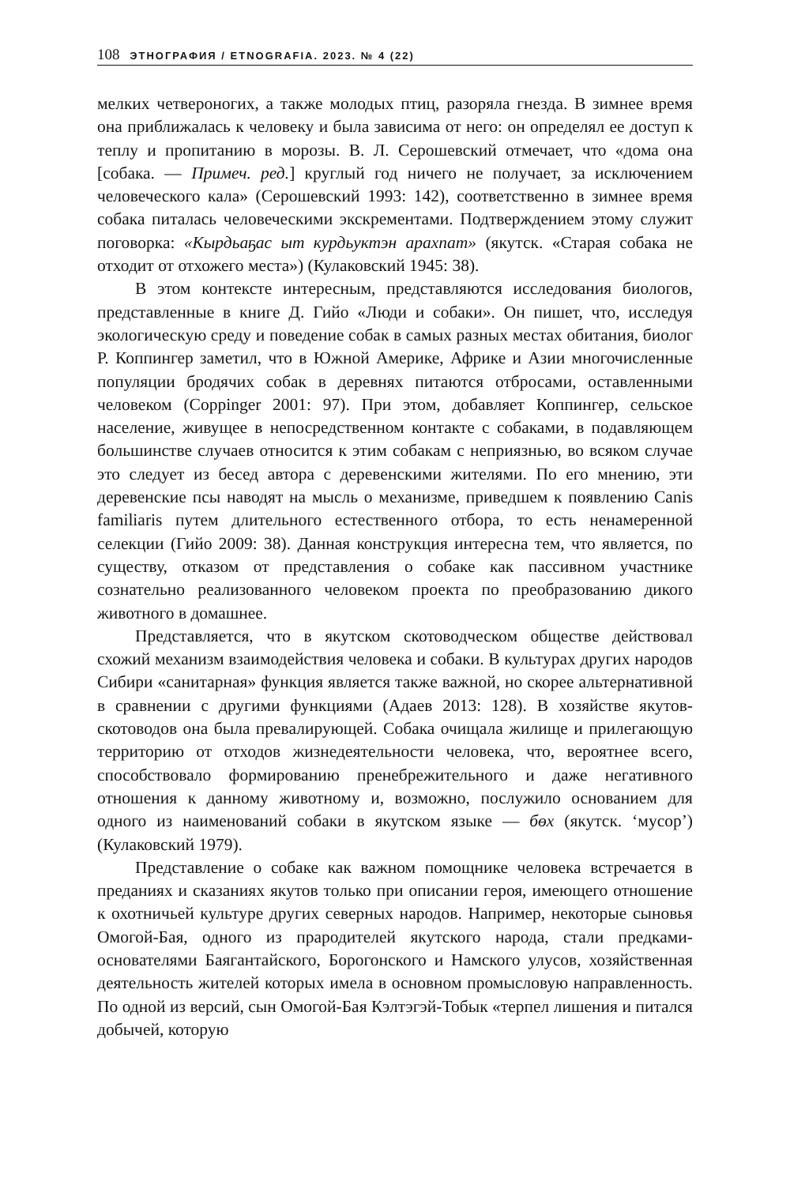108 ЭТНОГРАФИЯ / ETNOGRAFIA. 2023. № 4 (22)
мелких четвероногих, а также молодых птиц, разоряла гнезда. В зимнее время она приближалась к человеку и была зависима от него: он определял ее доступ к теплу и пропитанию в морозы. В. Л. Серошевский отмечает, что «дома она [собака. — Примеч. ред.] круглый год ничего не получает, за исключением человеческого кала» (Серошевский 1993: 142), соответственно в зимнее время собака питалась человеческими экскрементами. Подтверждением этому служит поговорка: «Кырдьаҕас ыт курдьуктэн арахпат» (якутск. «Старая собака не отходит от отхожего места») (Кулаковский 1945: 38).
В этом контексте интересным, представляются исследования биологов, представленные в книге Д. Гийо «Люди и собаки». Он пишет, что, исследуя экологическую среду и поведение собак в самых разных местах обитания, биолог Р. Коппингер заметил, что в Южной Америке, Африке и Азии многочисленные популяции бродячих собак в деревнях питаются отбросами, оставленными человеком (Coppinger 2001: 97). При этом, добавляет Коппингер, сельское население, живущее в непосредственном контакте с собаками, в подавляющем большинстве случаев относится к этим собакам с неприязнью, во всяком случае это следует из бесед автора с деревенскими жителями. По его мнению, эти деревенские псы наводят на мысль о механизме, приведшем к появлению Canis familiaris путем длительного естественного отбора, то есть ненамеренной селекции (Гийо 2009: 38). Данная конструкция интересна тем, что является, по существу, отказом от представления о собаке как пассивном участнике сознательно реализованного человеком проекта по преобразованию дикого животного в домашнее.
Представляется, что в якутском скотоводческом обществе действовал схожий механизм взаимодействия человека и собаки. В культурах других народов Сибири «санитарная» функция является также важной, но скорее альтернативной в сравнении с другими функциями (Адаев 2013: 128). В хозяйстве якутов-скотоводов она была превалирующей. Собака очищала жилище и прилегающую территорию от отходов жизнедеятельности человека, что, вероятнее всего, способствовало формированию пренебрежительного и даже негативного отношения к данному животному и, возможно, послужило основанием для одного из наименований собаки в якутском языке — бөх (якутск. ‘мусор’) (Кулаковский 1979).
Представление о собаке как важном помощнике человека встречается в преданиях и сказаниях якутов только при описании героя, имеющего отношение к охотничьей культуре других северных народов. Например, некоторые сыновья Омогой-Бая, одного из прародителей якутского народа, стали предками-основателями Баягантайского, Борогонского и Намского улусов, хозяйственная деятельность жителей которых имела в основном промысловую направленность. По одной из версий, сын Омогой-Бая Кэлтэгэй-Тобык «терпел лишения и питался добычей, которую